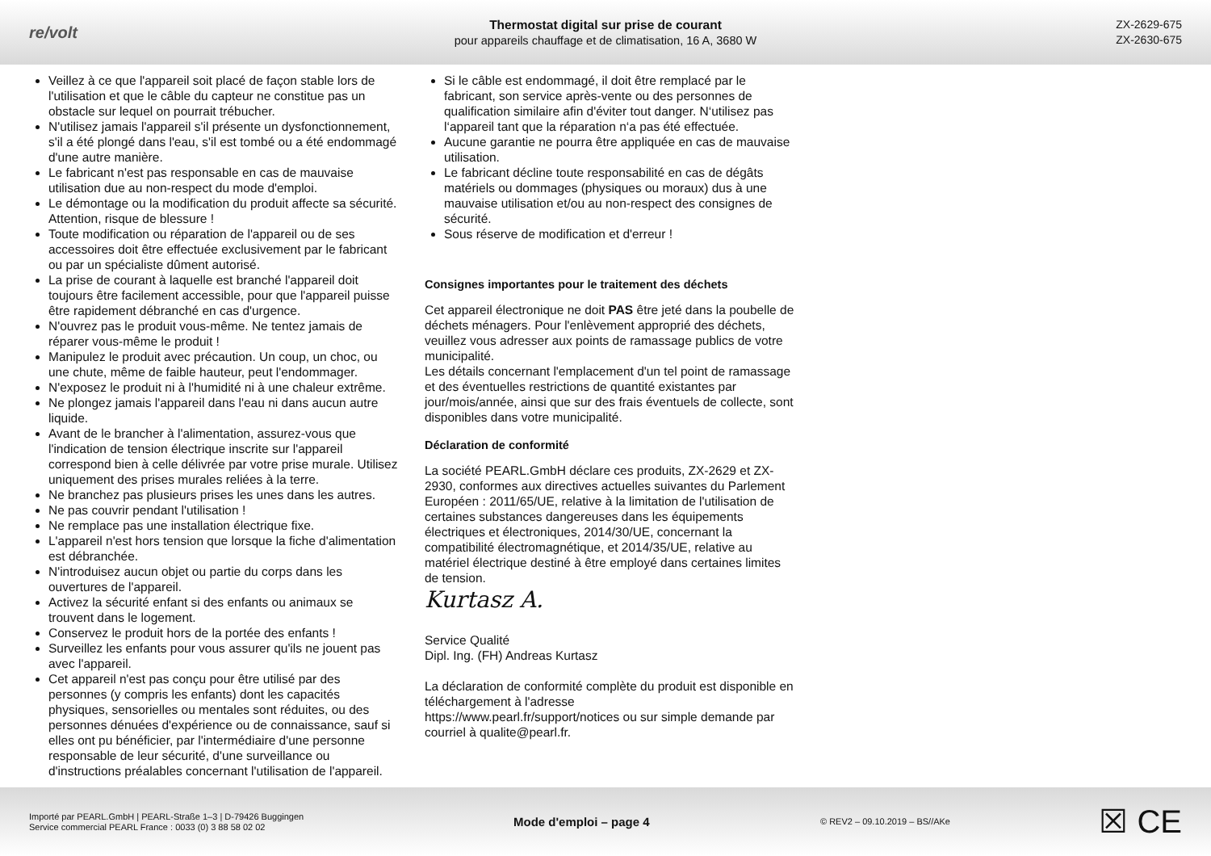re/volt
Thermostat digital sur prise de courant
pour appareils chauffage et de climatisation, 16 A, 3680 W
ZX-2629-675
ZX-2630-675
Veillez à ce que l'appareil soit placé de façon stable lors de l'utilisation et que le câble du capteur ne constitue pas un obstacle sur lequel on pourrait trébucher.
N'utilisez jamais l'appareil s'il présente un dysfonctionnement, s'il a été plongé dans l'eau, s'il est tombé ou a été endommagé d'une autre manière.
Le fabricant n'est pas responsable en cas de mauvaise utilisation due au non-respect du mode d'emploi.
Le démontage ou la modification du produit affecte sa sécurité. Attention, risque de blessure !
Toute modification ou réparation de l'appareil ou de ses accessoires doit être effectuée exclusivement par le fabricant ou par un spécialiste dûment autorisé.
La prise de courant à laquelle est branché l'appareil doit toujours être facilement accessible, pour que l'appareil puisse être rapidement débranché en cas d'urgence.
N'ouvrez pas le produit vous-même. Ne tentez jamais de réparer vous-même le produit !
Manipulez le produit avec précaution. Un coup, un choc, ou une chute, même de faible hauteur, peut l'endommager.
N'exposez le produit ni à l'humidité ni à une chaleur extrême.
Ne plongez jamais l'appareil dans l'eau ni dans aucun autre liquide.
Avant de le brancher à l'alimentation, assurez-vous que l'indication de tension électrique inscrite sur l'appareil correspond bien à celle délivrée par votre prise murale. Utilisez uniquement des prises murales reliées à la terre.
Ne branchez pas plusieurs prises les unes dans les autres.
Ne pas couvrir pendant l'utilisation !
Ne remplace pas une installation électrique fixe.
L'appareil n'est hors tension que lorsque la fiche d'alimentation est débranchée.
N'introduisez aucun objet ou partie du corps dans les ouvertures de l'appareil.
Activez la sécurité enfant si des enfants ou animaux se trouvent dans le logement.
Conservez le produit hors de la portée des enfants !
Surveillez les enfants pour vous assurer qu'ils ne jouent pas avec l'appareil.
Cet appareil n'est pas conçu pour être utilisé par des personnes (y compris les enfants) dont les capacités physiques, sensorielles ou mentales sont réduites, ou des personnes dénuées d'expérience ou de connaissance, sauf si elles ont pu bénéficier, par l'intermédiaire d'une personne responsable de leur sécurité, d'une surveillance ou d'instructions préalables concernant l'utilisation de l'appareil.
Si le câble est endommagé, il doit être remplacé par le fabricant, son service après-vente ou des personnes de qualification similaire afin d'éviter tout danger. N‘utilisez pas l‘appareil tant que la réparation n‘a pas été effectuée.
Aucune garantie ne pourra être appliquée en cas de mauvaise utilisation.
Le fabricant décline toute responsabilité en cas de dégâts matériels ou dommages (physiques ou moraux) dus à une mauvaise utilisation et/ou au non-respect des consignes de sécurité.
Sous réserve de modification et d'erreur !
Consignes importantes pour le traitement des déchets
Cet appareil électronique ne doit PAS être jeté dans la poubelle de déchets ménagers. Pour l'enlèvement approprié des déchets, veuillez vous adresser aux points de ramassage publics de votre municipalité.
Les détails concernant l'emplacement d'un tel point de ramassage et des éventuelles restrictions de quantité existantes par jour/mois/année, ainsi que sur des frais éventuels de collecte, sont disponibles dans votre municipalité.
Déclaration de conformité
La société PEARL.GmbH déclare ces produits, ZX-2629 et ZX-2930, conformes aux directives actuelles suivantes du Parlement Européen : 2011/65/UE, relative à la limitation de l'utilisation de certaines substances dangereuses dans les équipements électriques et électroniques, 2014/30/UE, concernant la compatibilité électromagnétique, et 2014/35/UE, relative au matériel électrique destiné à être employé dans certaines limites de tension.
Kurtasz A.
Service Qualité
Dipl. Ing. (FH) Andreas Kurtasz
La déclaration de conformité complète du produit est disponible en téléchargement à l'adresse
https://www.pearl.fr/support/notices ou sur simple demande par courriel à qualite@pearl.fr.
Importé par PEARL.GmbH | PEARL-Straße 1–3 | D-79426 Buggingen
Service commercial PEARL France : 0033 (0) 3 88 58 02 02
Mode d'emploi – page 4
© REV2 – 09.10.2019 – BS//AKe
☒ CE